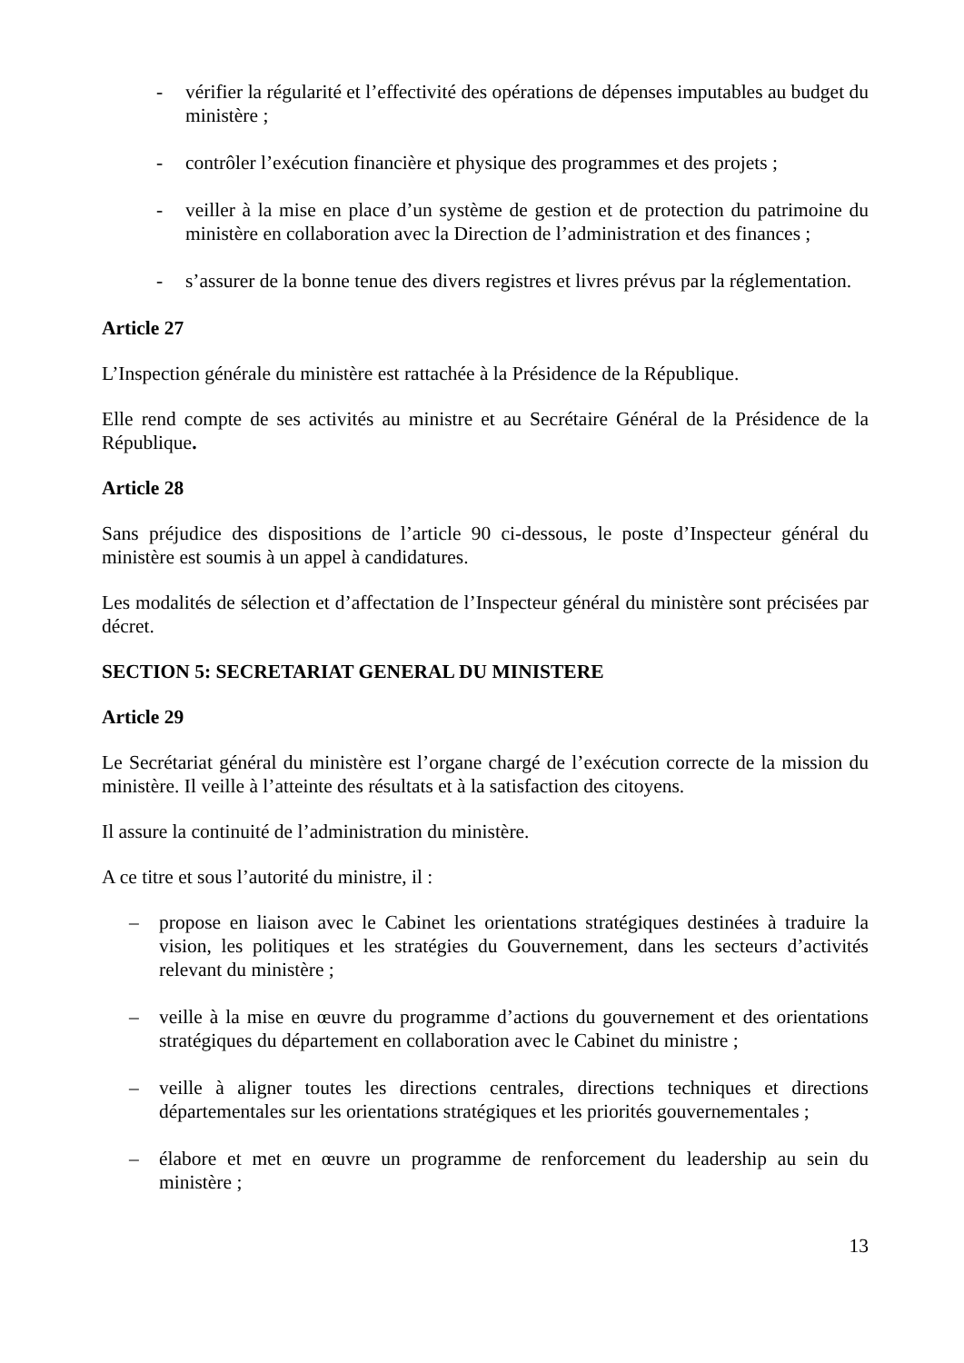- vérifier la régularité et l’effectivité des opérations de dépenses imputables au budget du ministère ;
- contrôler l’exécution financière et physique des programmes et des projets ;
- veiller à la mise en place d’un système de gestion et de protection du patrimoine du ministère en collaboration avec la Direction de l’administration et des finances ;
- s’assurer de la bonne tenue des divers registres et livres prévus par la réglementation.
Article 27
L’Inspection générale du ministère est rattachée à la Présidence de la République.
Elle rend compte de ses activités au ministre et au Secrétaire Général de la Présidence de la République.
Article 28
Sans préjudice des dispositions de l’article 90 ci-dessous, le poste d’Inspecteur général du ministère est soumis à un appel à candidatures.
Les modalités de sélection et d’affectation de l’Inspecteur général du ministère sont précisées par décret.
SECTION 5: SECRETARIAT GENERAL DU MINISTERE
Article 29
Le Secrétariat général du ministère est l’organe chargé de l’exécution correcte de la mission du ministère. Il veille à l’atteinte des résultats et à la satisfaction des citoyens.
Il assure la continuité de l’administration du ministère.
A ce titre et sous l’autorité du ministre, il :
– propose en liaison avec le Cabinet les orientations stratégiques destinées à traduire la vision, les politiques et les stratégies du Gouvernement, dans les secteurs d’activités relevant du ministère ;
– veille à la mise en œuvre du programme d’actions du gouvernement et des orientations stratégiques du département en collaboration avec le Cabinet du ministre ;
– veille à aligner toutes les directions centrales, directions techniques et directions départementales sur les orientations stratégiques et les priorités gouvernementales ;
– élabore et met en œuvre un programme de renforcement du leadership au sein du ministère ;
13